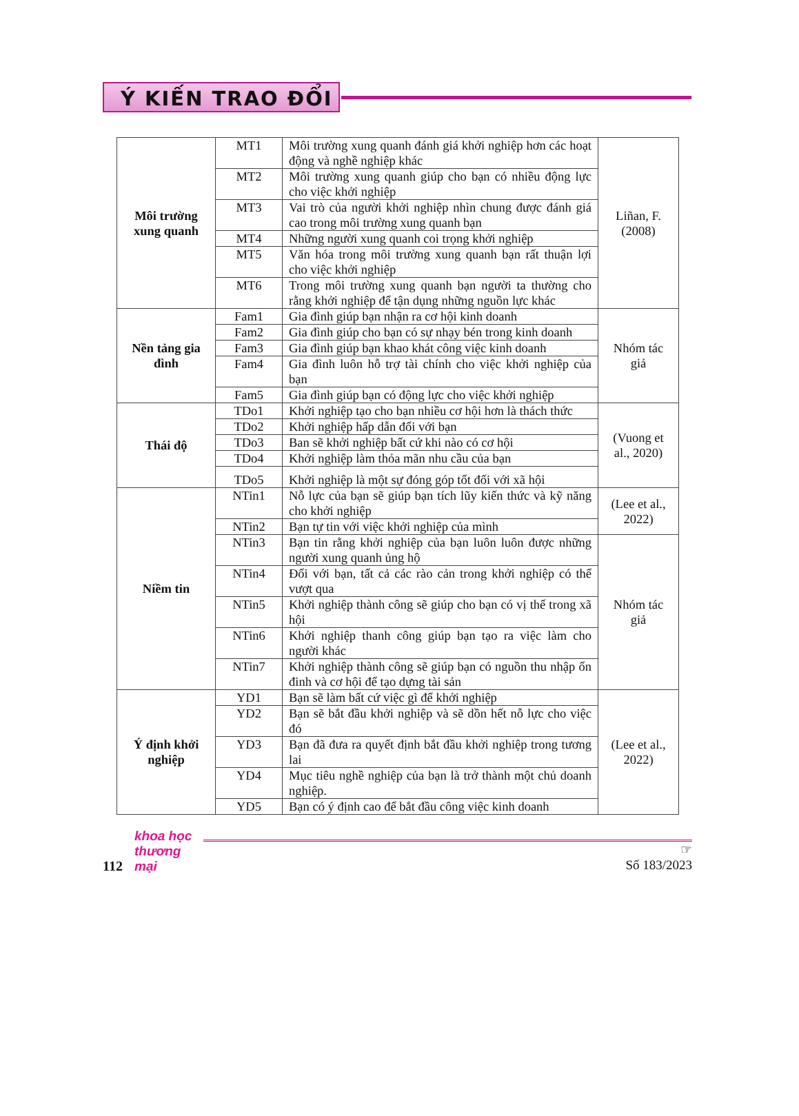Ý KIẾN TRAO ĐỔI
| Môi trường xung quanh | MT1 | Môi trường xung quanh đánh giá khởi nghiệp hơn các hoạt động và nghề nghiệp khác | Liñan, F. (2008) |
| | MT2 | Môi trường xung quanh giúp cho bạn có nhiều động lực cho việc khởi nghiệp | |
| | MT3 | Vai trò của người khởi nghiệp nhìn chung được đánh giá cao trong môi trường xung quanh bạn | |
| | MT4 | Những người xung quanh coi trọng khởi nghiệp | |
| | MT5 | Văn hóa trong môi trường xung quanh bạn rất thuận lợi cho việc khởi nghiệp | |
| | MT6 | Trong môi trường xung quanh bạn người ta thường cho rằng khởi nghiệp để tận dụng những nguồn lực khác | |
| Nền tảng gia đình | Fam1 | Gia đình giúp bạn nhận ra cơ hội kinh doanh | Nhóm tác giả |
| | Fam2 | Gia đình giúp cho bạn có sự nhạy bén trong kinh doanh | |
| | Fam3 | Gia đình giúp bạn khao khát công việc kinh doanh | |
| | Fam4 | Gia đình luôn hỗ trợ tài chính cho việc khởi nghiệp của bạn | |
| | Fam5 | Gia đình giúp bạn có động lực cho việc khởi nghiệp | |
| Thái độ | TDo1 | Khởi nghiệp tạo cho bạn nhiều cơ hội hơn là thách thức | (Vuong et al., 2020) |
| | TDo2 | Khởi nghiệp hấp dẫn đối với bạn | |
| | TDo3 | Ban sẽ khởi nghiệp bất cứ khi nào có cơ hội | |
| | TDo4 | Khởi nghiệp làm thỏa mãn nhu cầu của bạn | |
| | TDo5 | Khởi nghiệp là một sự đóng góp tốt đối với xã hội | |
| Niềm tin | NTin1 | Nỗ lực của bạn sẽ giúp bạn tích lũy kiến thức và kỹ năng cho khởi nghiệp | (Lee et al., 2022) |
| | NTin2 | Bạn tự tin với việc khởi nghiệp của mình | |
| | NTin3 | Bạn tin rằng khởi nghiệp của bạn luôn luôn được những người xung quanh ủng hộ | Nhóm tác giả |
| | NTin4 | Đối với bạn, tất cả các rào cản trong khởi nghiệp có thể vượt qua | |
| | NTin5 | Khởi nghiệp thành công sẽ giúp cho bạn có vị thế trong xã hội | |
| | NTin6 | Khởi nghiệp thanh công giúp bạn tạo ra việc làm cho người khác | |
| | NTin7 | Khởi nghiệp thành công sẽ giúp bạn có nguồn thu nhập ổn đinh và cơ hội để tạo dựng tài sản | |
| Ý định khởi nghiệp | YD1 | Bạn sẽ làm bất cứ việc gì để khởi nghiệp | (Lee et al., 2022) |
| | YD2 | Bạn sẽ bắt đầu khởi nghiệp và sẽ dồn hết nỗ lực cho việc đó | |
| | YD3 | Bạn đã đưa ra quyết định bắt đầu khởi nghiệp trong tương lai | |
| | YD4 | Mục tiêu nghề nghiệp của bạn là trở thành một chủ doanh nghiệp. | |
| | YD5 | Bạn có ý định cao để bắt đầu công việc kinh doanh | |
112
khoa học
thương mại
☞
Số 183/2023